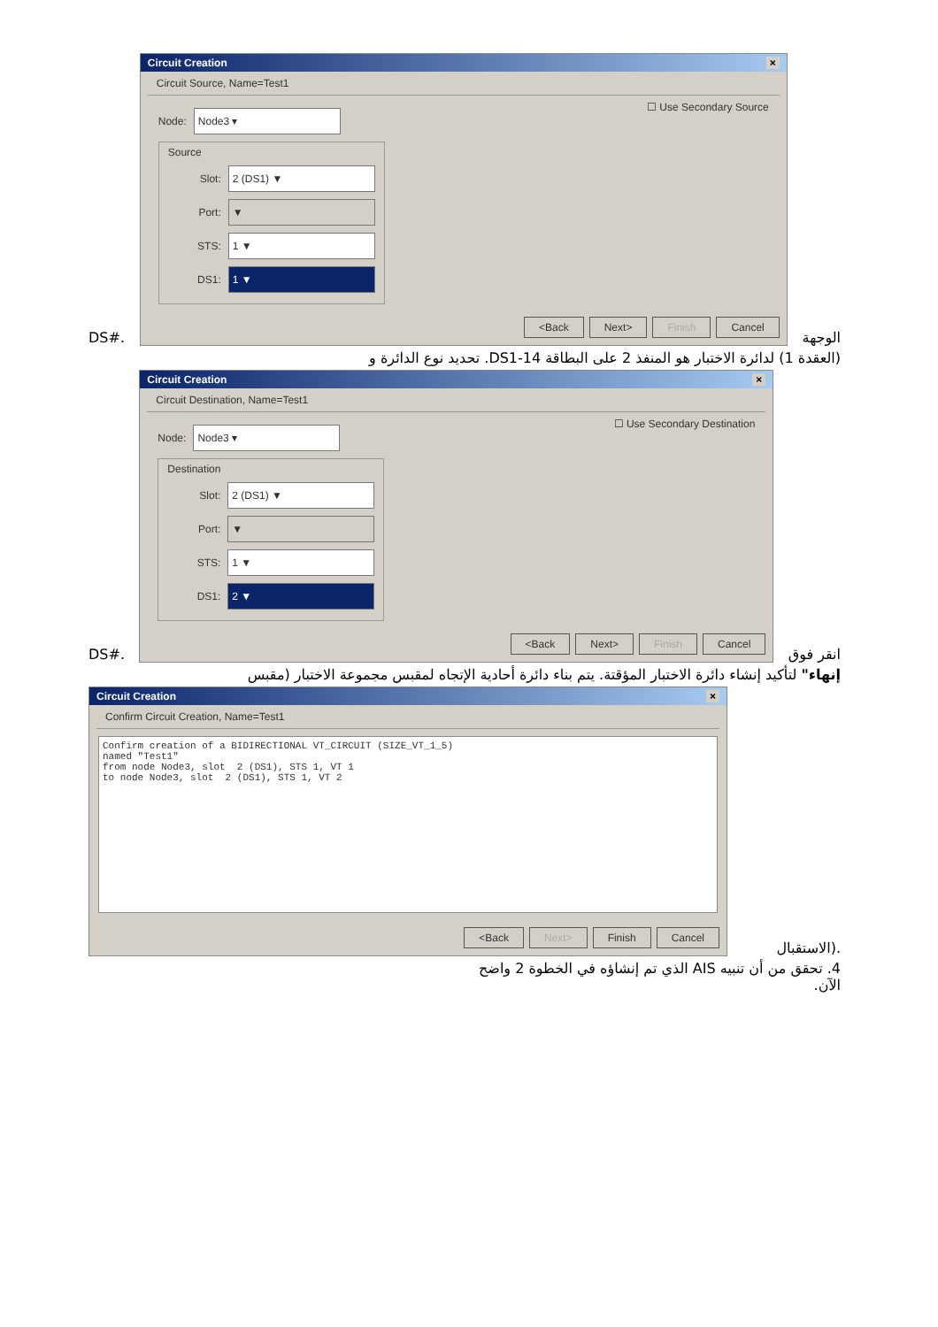DS#.
Circuit Creation ×
Circuit Source, Name=Test1
Node:
Node3 ▾
Source
Slot:
2 (DS1) ▼
Port:
▼
STS:
1 ▼
DS1:
1 ▼
☐ Use Secondary Source
<Back Next> Finish Cancel
الوجهة
(العقدة 1) لدائرة الاختبار هو المنفذ 2 على البطاقة DS1-14. تحديد نوع الدائرة و
DS#.
Circuit Creation ×
Circuit Destination, Name=Test1
Node:
Node3 ▾
Destination
Slot:
2 (DS1) ▼
Port:
▼
STS:
1 ▼
DS1:
2 ▼
☐ Use Secondary Destination
<Back Next> Finish Cancel
انقر فوق
إنهاء" لتأكيد إنشاء دائرة الاختبار المؤقتة. يتم بناء دائرة أحادية الإتجاه لمقبس مجموعة الاختبار (مقبس
Circuit Creation ×
Confirm Circuit Creation, Name=Test1
Confirm creation of a BIDIRECTIONAL VT_CIRCUIT (SIZE_VT_1_5)
named "Test1"
from node Node3, slot  2 (DS1), STS 1, VT 1
to node Node3, slot  2 (DS1), STS 1, VT 2
<Back Next> Finish Cancel
الاستقبال).
4. تحقق من أن تنبيه AIS الذي تم إنشاؤه في الخطوة 2 واضح
الآن.